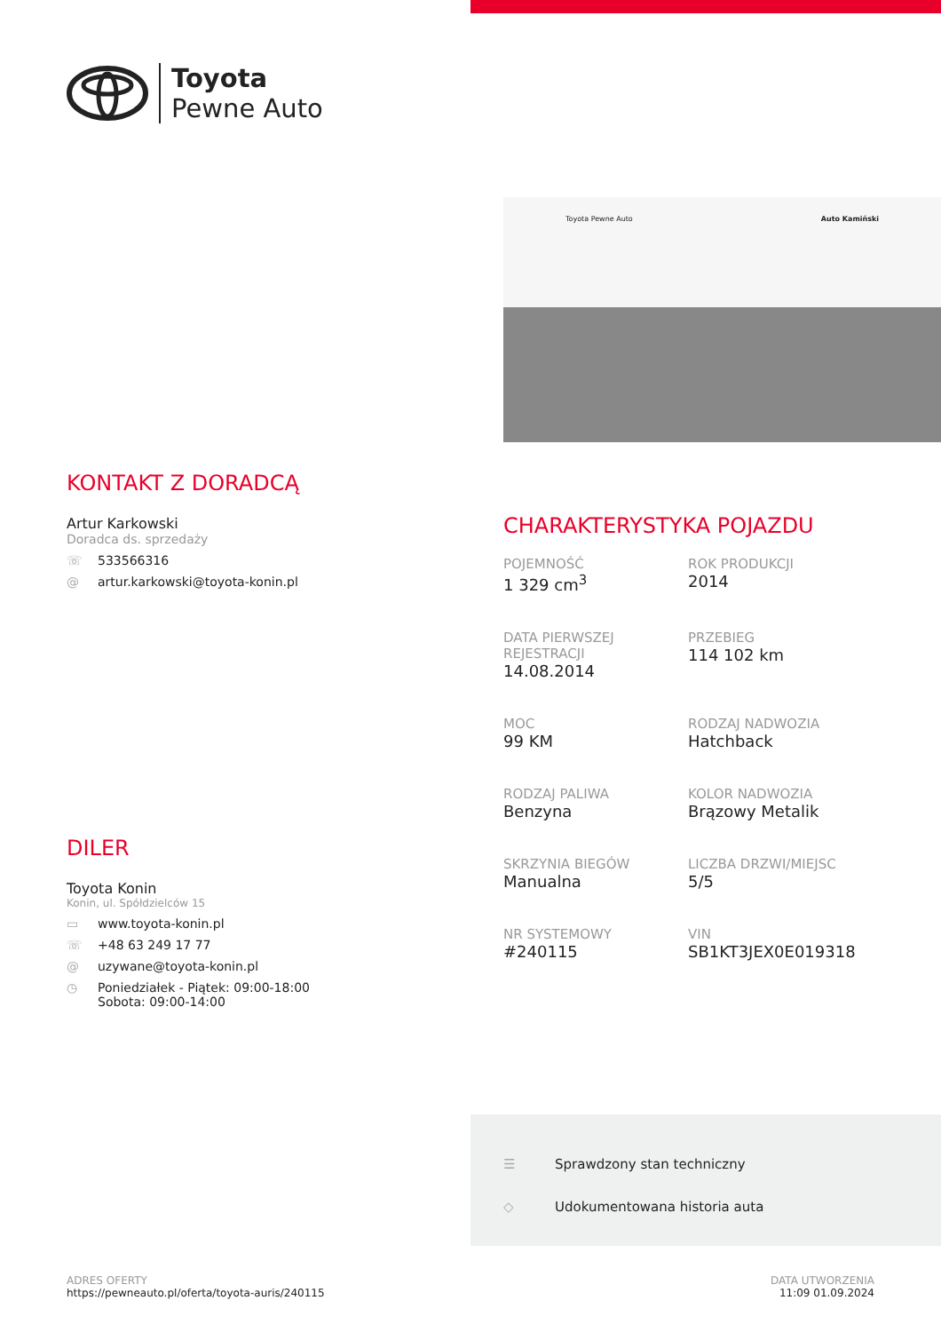Toyota
Pewne Auto
KONTAKT Z DORADCĄ
Artur Karkowski
Doradca ds. sprzedaży
☏ 533566316
@ artur.karkowski@toyota-konin.pl
DILER
Toyota Konin
Konin, ul. Spółdzielców 15
▭ www.toyota-konin.pl
☏ +48 63 249 17 77
@ uzywane@toyota-konin.pl
◷ Poniedziałek - Piątek: 09:00-18:00
Sobota: 09:00-14:00
Toyota Pewne Auto Auto Kamiński
CHARAKTERYSTYKA POJAZDU
POJEMNOŚĆ
1 329 cm<sup>3</sup>
ROK PRODUKCJI
2014
DATA PIERWSZEJ REJESTRACJI
14.08.2014
PRZEBIEG
114 102 km
MOC
99 KM
RODZAJ NADWOZIA
Hatchback
RODZAJ PALIWA
Benzyna
KOLOR NADWOZIA
Brązowy Metalik
SKRZYNIA BIEGÓW
Manualna
LICZBA DRZWI/MIEJSC
5/5
NR SYSTEMOWY
#240115
VIN
SB1KT3JEX0E019318
☰ Sprawdzony stan techniczny
◇ Udokumentowana historia auta
ADRES OFERTY
https://pewneauto.pl/oferta/toyota-auris/240115
DATA UTWORZENIA
11:09 01.09.2024